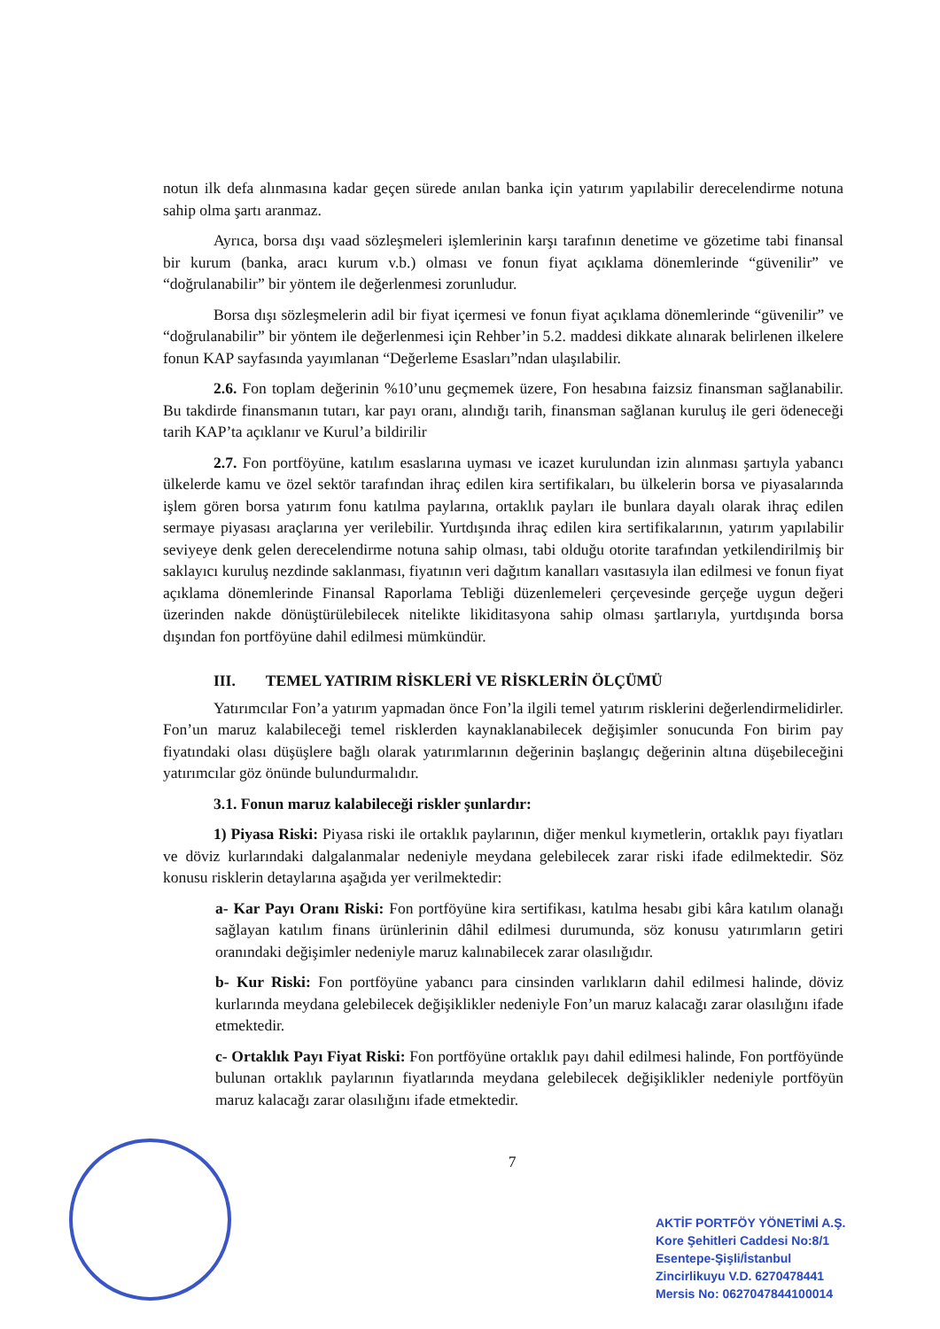notun ilk defa alınmasına kadar geçen sürede anılan banka için yatırım yapılabilir derecelendirme notuna sahip olma şartı aranmaz.
Ayrıca, borsa dışı vaad sözleşmeleri işlemlerinin karşı tarafının denetime ve gözetime tabi finansal bir kurum (banka, aracı kurum v.b.) olması ve fonun fiyat açıklama dönemlerinde “güvenilir” ve “doğrulanabilir” bir yöntem ile değerlenmesi zorunludur.
Borsa dışı sözleşmelerin adil bir fiyat içermesi ve fonun fiyat açıklama dönemlerinde “güvenilir” ve “doğrulanabilir” bir yöntem ile değerlenmesi için Rehber’in 5.2. maddesi dikkate alınarak belirlenen ilkelere fonun KAP sayfasında yayımlanan “Değerleme Esasları”ndan ulaşılabilir.
2.6. Fon toplam değerinin %10’unu geçmemek üzere, Fon hesabına faizsiz finansman sağlanabilir. Bu takdirde finansmanın tutarı, kar payı oranı, alındığı tarih, finansman sağlanan kuruluş ile geri ödeneceği tarih KAP’ta açıklanır ve Kurul’a bildirilir
2.7. Fon portföyüne, katılım esaslarına uyması ve icazet kurulundan izin alınması şartıyla yabancı ülkelerde kamu ve özel sektör tarafından ihraç edilen kira sertifikaları, bu ülkelerin borsa ve piyasalarında işlem gören borsa yatırım fonu katılma paylarına, ortaklık payları ile bunlara dayalı olarak ihraç edilen sermaye piyasası araçlarına yer verilebilir. Yurtdışında ihraç edilen kira sertifikalarının, yatırım yapılabilir seviyeye denk gelen derecelendirme notuna sahip olması, tabi olduğu otorite tarafından yetkilendirilmiş bir saklayıcı kuruluş nezdinde saklanması, fiyatının veri dağıtım kanalları vasıtasıyla ilan edilmesi ve fonun fiyat açıklama dönemlerinde Finansal Raporlama Tebliği düzenlemeleri çerçevesinde gerçeğe uygun değeri üzerinden nakde dönüştürülebilecek nitelikte likiditasyona sahip olması şartlarıyla, yurtdışında borsa dışından fon portföyüne dahil edilmesi mümkündür.
III. TEMEL YATIRIM RİSKLERİ VE RİSKLERİN ÖLÇÜMÜ
Yatırımcılar Fon’a yatırım yapmadan önce Fon’la ilgili temel yatırım risklerini değerlendirmelidirler. Fon’un maruz kalabileceği temel risklerden kaynaklanabilecek değişimler sonucunda Fon birim pay fiyatındaki olası düşüşlere bağlı olarak yatırımlarının değerinin başlangıç değerinin altına düşebileceğini yatırımcılar göz önünde bulundurmalıdır.
3.1. Fonun maruz kalabileceği riskler şunlardır:
1) Piyasa Riski: Piyasa riski ile ortaklık paylarının, diğer menkul kıymetlerin, ortaklık payı fiyatları ve döviz kurlarındaki dalgalanmalar nedeniyle meydana gelebilecek zarar riski ifade edilmektedir. Söz konusu risklerin detaylarına aşağıda yer verilmektedir:
a- Kar Payı Oranı Riski: Fon portföyüne kira sertifikası, katılma hesabı gibi kâra katılım olanağı sağlayan katılım finans ürünlerinin dâhil edilmesi durumunda, söz konusu yatırımların getiri oranındaki değişimler nedeniyle maruz kalınabilecek zarar olasılığıdır.
b- Kur Riski: Fon portföyüne yabancı para cinsinden varlıkların dahil edilmesi halinde, döviz kurlarında meydana gelebilecek değişiklikler nedeniyle Fon’un maruz kalacağı zarar olasılığını ifade etmektedir.
c- Ortaklık Payı Fiyat Riski: Fon portföyüne ortaklık payı dahil edilmesi halinde, Fon portföyünde bulunan ortaklık paylarının fiyatlarında meydana gelebilecek değişiklikler nedeniyle portföyün maruz kalacağı zarar olasılığını ifade etmektedir.
7
AKTİF PORTFÖY YÖNETİMİ A.Ş.
Kore Şehitleri Caddesi No:8/1
Esentepe-Şişli/İstanbul
Zincirlikuyu V.D. 6270478441
Mersis No: 0627047844100014